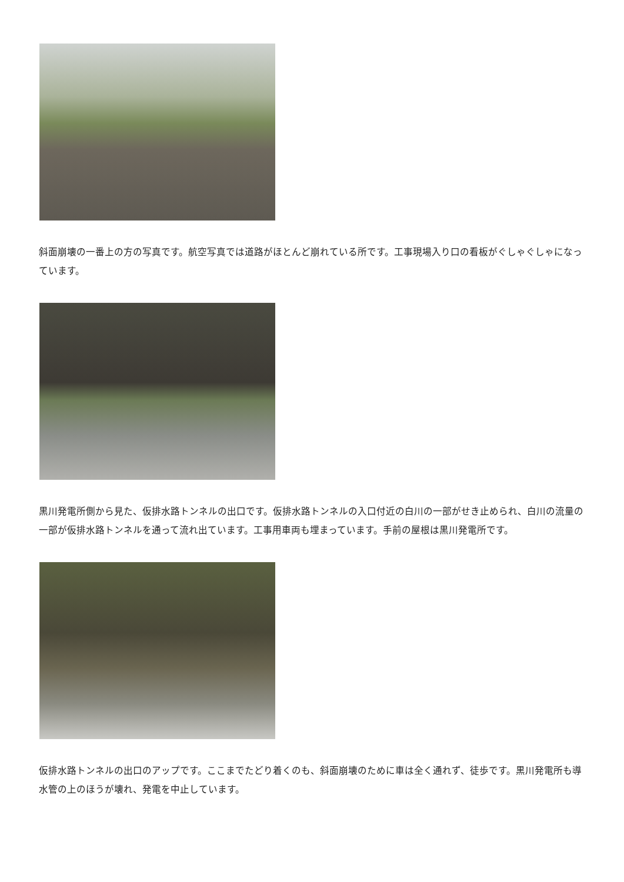斜面崩壊の一番上の方の写真です。航空写真では道路がほとんど崩れている所です。工事現場入り口の看板がぐしゃぐしゃになっています。
黒川発電所側から見た、仮排水路トンネルの出口です。仮排水路トンネルの入口付近の白川の一部がせき止められ、白川の流量の一部が仮排水路トンネルを通って流れ出ています。工事用車両も埋まっています。手前の屋根は黒川発電所です。
仮排水路トンネルの出口のアップです。ここまでたどり着くのも、斜面崩壊のために車は全く通れず、徒歩です。黒川発電所も導水管の上のほうが壊れ、発電を中止しています。